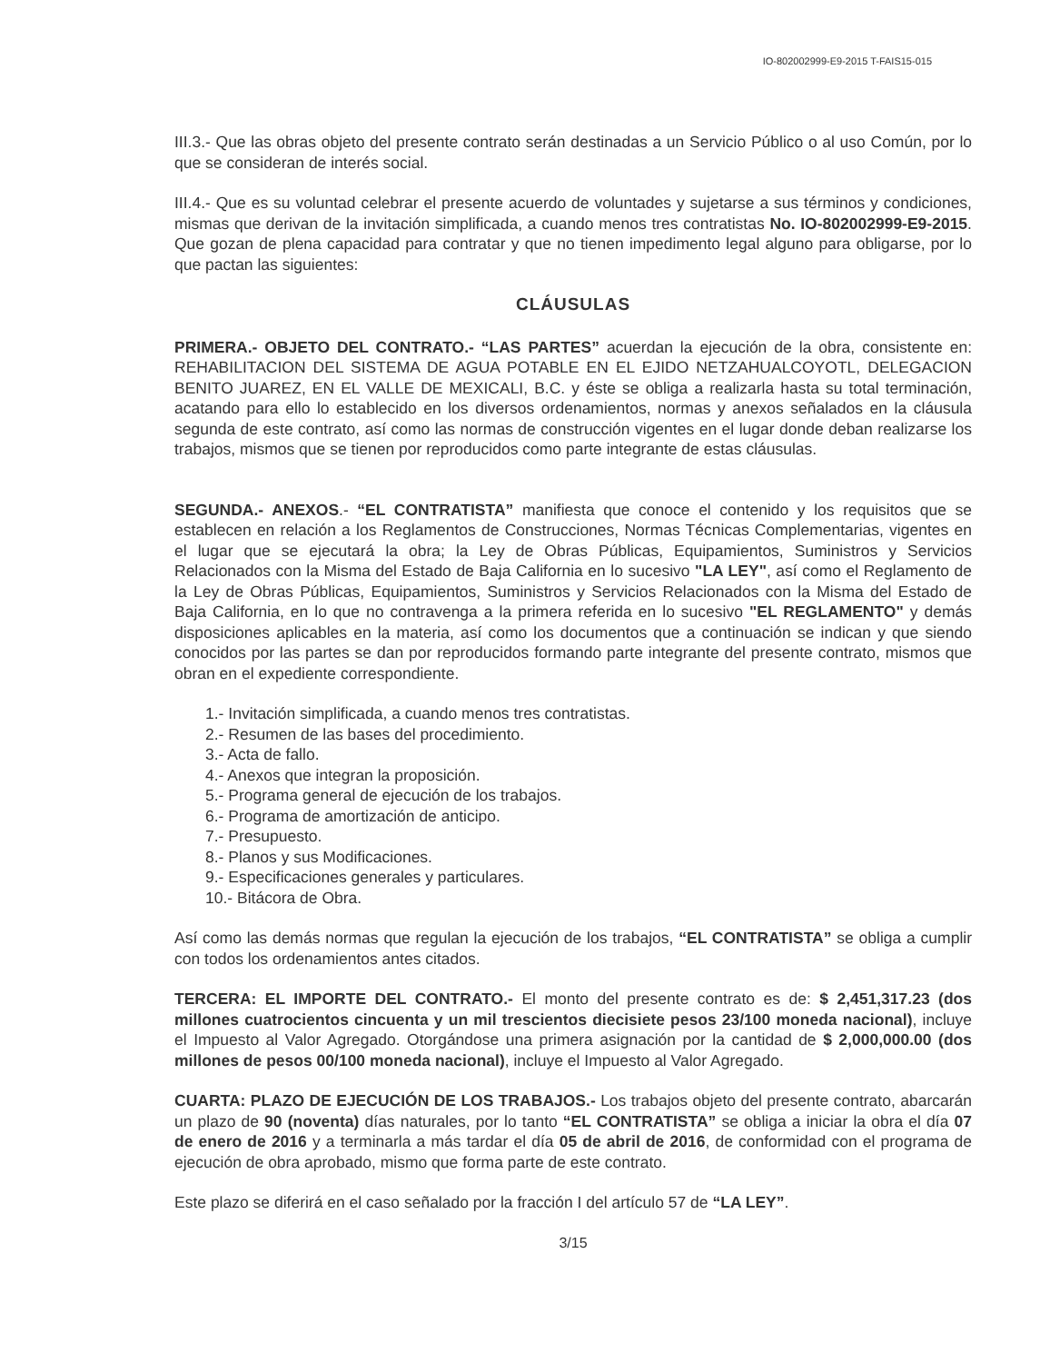IO-802002999-E9-2015 T-FAIS15-015
III.3.- Que las obras objeto del presente contrato serán destinadas a un Servicio Público o al uso Común, por lo que se consideran de interés social.
III.4.- Que es su voluntad celebrar el presente acuerdo de voluntades y sujetarse a sus términos y condiciones, mismas que derivan de la invitación simplificada, a cuando menos tres contratistas No. IO-802002999-E9-2015. Que gozan de plena capacidad para contratar y que no tienen impedimento legal alguno para obligarse, por lo que pactan las siguientes:
CLÁUSULAS
PRIMERA.- OBJETO DEL CONTRATO.- “LAS PARTES” acuerdan la ejecución de la obra, consistente en: REHABILITACION DEL SISTEMA DE AGUA POTABLE EN EL EJIDO NETZAHUALCOYOTL, DELEGACION BENITO JUAREZ, EN EL VALLE DE MEXICALI, B.C. y éste se obliga a realizarla hasta su total terminación, acatando para ello lo establecido en los diversos ordenamientos, normas y anexos señalados en la cláusula segunda de este contrato, así como las normas de construcción vigentes en el lugar donde deban realizarse los trabajos, mismos que se tienen por reproducidos como parte integrante de estas cláusulas.
SEGUNDA.- ANEXOS.- “EL CONTRATISTA” manifiesta que conoce el contenido y los requisitos que se establecen en relación a los Reglamentos de Construcciones, Normas Técnicas Complementarias, vigentes en el lugar que se ejecutará la obra; la Ley de Obras Públicas, Equipamientos, Suministros y Servicios Relacionados con la Misma del Estado de Baja California en lo sucesivo "LA LEY", así como el Reglamento de la Ley de Obras Públicas, Equipamientos, Suministros y Servicios Relacionados con la Misma del Estado de Baja California, en lo que no contravenga a la primera referida en lo sucesivo "EL REGLAMENTO" y demás disposiciones aplicables en la materia, así como los documentos que a continuación se indican y que siendo conocidos por las partes se dan por reproducidos formando parte integrante del presente contrato, mismos que obran en el expediente correspondiente.
1.- Invitación simplificada, a cuando menos tres contratistas.
2.- Resumen de las bases del procedimiento.
3.- Acta de fallo.
4.- Anexos que integran la proposición.
5.- Programa general de ejecución de los trabajos.
6.- Programa de amortización de anticipo.
7.- Presupuesto.
8.- Planos y sus Modificaciones.
9.- Especificaciones generales y particulares.
10.- Bitácora de Obra.
Así como las demás normas que regulan la ejecución de los trabajos, “EL CONTRATISTA” se obliga a cumplir con todos los ordenamientos antes citados.
TERCERA: EL IMPORTE DEL CONTRATO.- El monto del presente contrato es de: $ 2,451,317.23 (dos millones cuatrocientos cincuenta y un mil trescientos diecisiete pesos 23/100 moneda nacional), incluye el Impuesto al Valor Agregado. Otorgándose una primera asignación por la cantidad de $ 2,000,000.00 (dos millones de pesos 00/100 moneda nacional), incluye el Impuesto al Valor Agregado.
CUARTA: PLAZO DE EJECUCIÓN DE LOS TRABAJOS.- Los trabajos objeto del presente contrato, abarcarán un plazo de 90 (noventa) días naturales, por lo tanto “EL CONTRATISTA” se obliga a iniciar la obra el día 07 de enero de 2016 y a terminarla a más tardar el día 05 de abril de 2016, de conformidad con el programa de ejecución de obra aprobado, mismo que forma parte de este contrato.
Este plazo se diferirá en el caso señalado por la fracción I del artículo 57 de “LA LEY”.
3/15